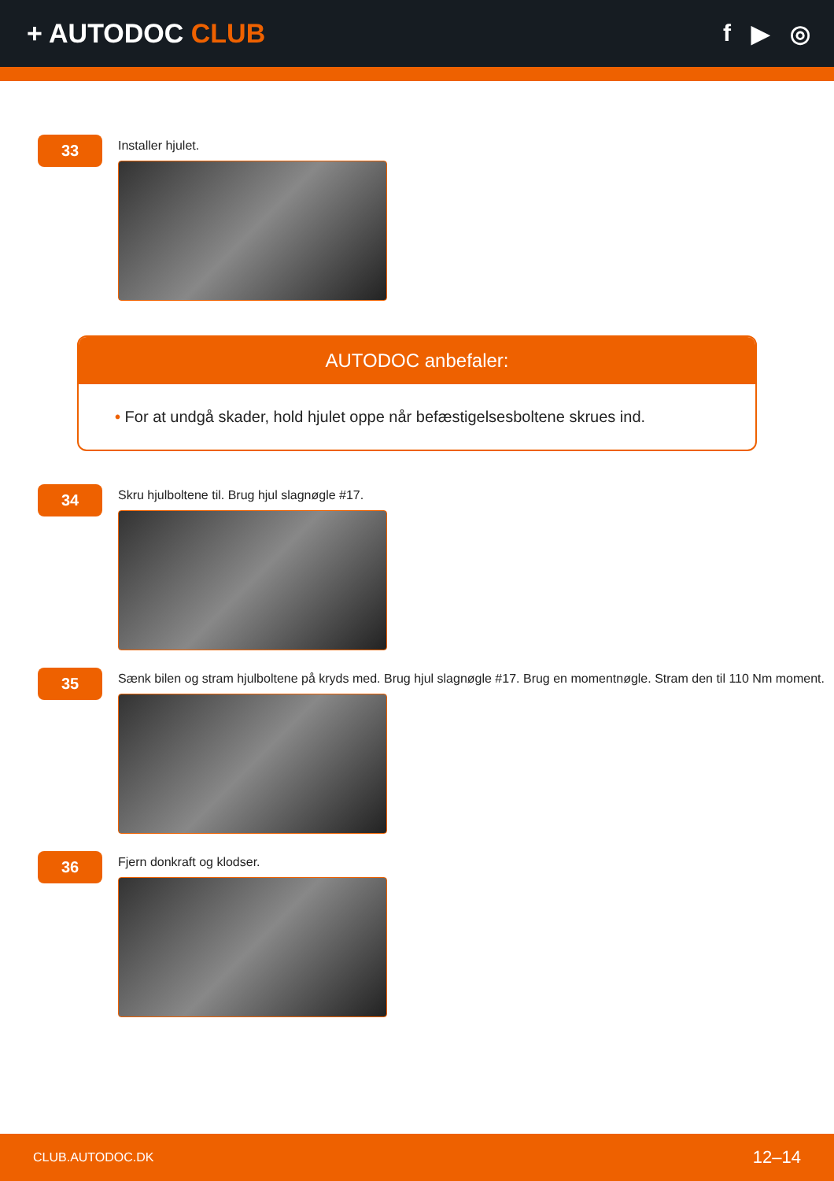+ AUTODOC CLUB f ▶ ◎
33
Installer hjulet.
AUTODOC anbefaler:
• For at undgå skader, hold hjulet oppe når befæstigelsesboltene skrues ind.
34
Skru hjulboltene til. Brug hjul slagnøgle #17.
35
Sænk bilen og stram hjulboltene på kryds med. Brug hjul slagnøgle #17. Brug en momentnøgle. Stram den til 110 Nm moment.
36
Fjern donkraft og klodser.
CLUB.AUTODOC.DK 12–14